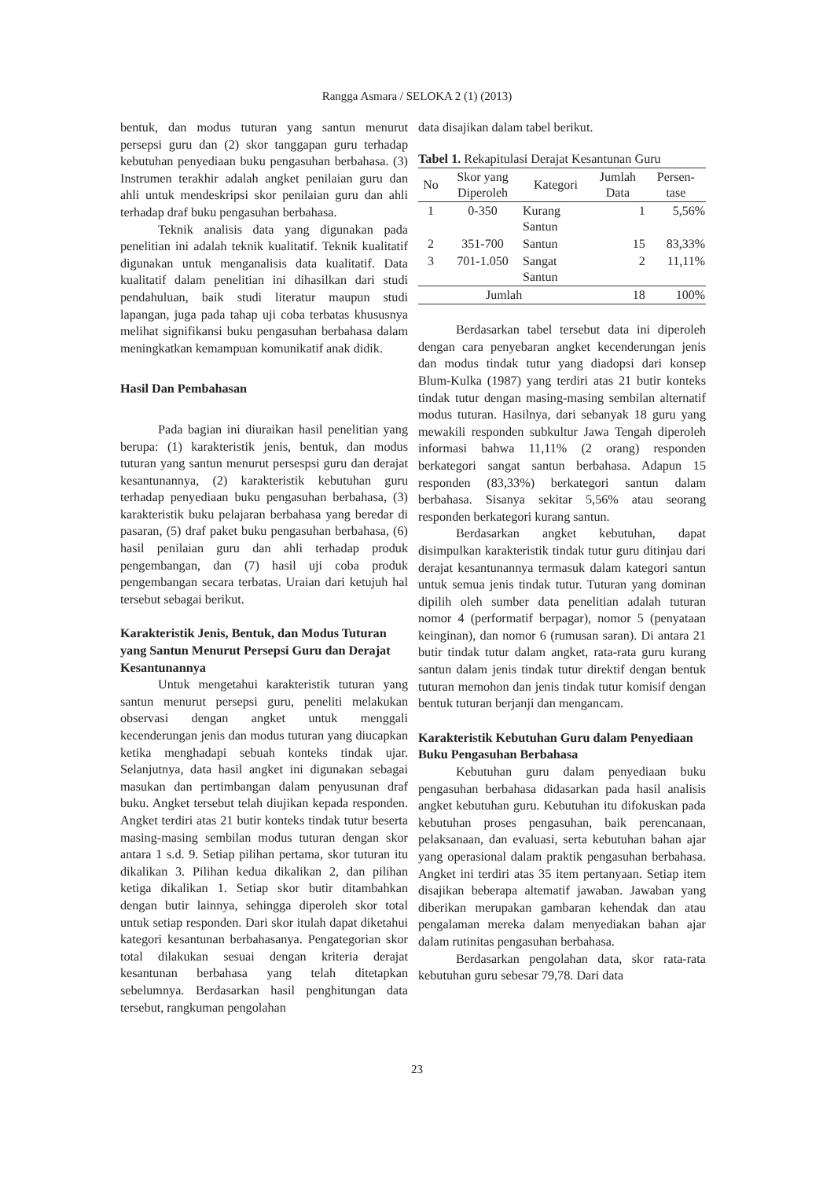Rangga Asmara / SELOKA 2 (1) (2013)
bentuk, dan modus tuturan yang santun menurut persepsi guru dan (2) skor tanggapan guru terhadap kebutuhan penyediaan buku pengasuhan berbahasa. (3) Instrumen terakhir adalah angket penilaian guru dan ahli untuk mendeskripsi skor penilaian guru dan ahli terhadap draf buku pengasuhan berbahasa.
Teknik analisis data yang digunakan pada penelitian ini adalah teknik kualitatif. Teknik kualitatif digunakan untuk menganalisis data kualitatif. Data kualitatif dalam penelitian ini dihasilkan dari studi pendahuluan, baik studi literatur maupun studi lapangan, juga pada tahap uji coba terbatas khususnya melihat signifikansi buku pengasuhan berbahasa dalam meningkatkan kemampuan komunikatif anak didik.
Hasil Dan Pembahasan
Pada bagian ini diuraikan hasil penelitian yang berupa: (1) karakteristik jenis, bentuk, dan modus tuturan yang santun menurut persespsi guru dan derajat kesantunannya, (2) karakteristik kebutuhan guru terhadap penyediaan buku pengasuhan berbahasa, (3) karakteristik buku pelajaran berbahasa yang beredar di pasaran, (5) draf paket buku pengasuhan berbahasa, (6) hasil penilaian guru dan ahli terhadap produk pengembangan, dan (7) hasil uji coba produk pengembangan secara terbatas. Uraian dari ketujuh hal tersebut sebagai berikut.
Karakteristik Jenis, Bentuk, dan Modus Tuturan yang Santun Menurut Persepsi Guru dan Derajat Kesantunannya
Untuk mengetahui karakteristik tuturan yang santun menurut persepsi guru, peneliti melakukan observasi dengan angket untuk menggali kecenderungan jenis dan modus tuturan yang diucapkan ketika menghadapi sebuah konteks tindak ujar. Selanjutnya, data hasil angket ini digunakan sebagai masukan dan pertimbangan dalam penyusunan draf buku. Angket tersebut telah diujikan kepada responden. Angket terdiri atas 21 butir konteks tindak tutur beserta masing-masing sembilan modus tuturan dengan skor antara 1 s.d. 9. Setiap pilihan pertama, skor tuturan itu dikalikan 3. Pilihan kedua dikalikan 2, dan pilihan ketiga dikalikan 1. Setiap skor butir ditambahkan dengan butir lainnya, sehingga diperoleh skor total untuk setiap responden. Dari skor itulah dapat diketahui kategori kesantunan berbahasanya. Pengategorian skor total dilakukan sesuai dengan kriteria derajat kesantunan berbahasa yang telah ditetapkan sebelumnya. Berdasarkan hasil penghitungan data tersebut, rangkuman pengolahan
data disajikan dalam tabel berikut.
Tabel 1. Rekapitulasi Derajat Kesantunan Guru
| No | Skor yang Diperoleh | Kategori | Jumlah Data | Persen- tase |
| --- | --- | --- | --- | --- |
| 1 | 0-350 | Kurang Santun | 1 | 5,56% |
| 2 | 351-700 | Santun | 15 | 83,33% |
| 3 | 701-1.050 | Sangat Santun | 2 | 11,11% |
| Jumlah | | | 18 | 100% |
Berdasarkan tabel tersebut data ini diperoleh dengan cara penyebaran angket kecenderungan jenis dan modus tindak tutur yang diadopsi dari konsep Blum-Kulka (1987) yang terdiri atas 21 butir konteks tindak tutur dengan masing-masing sembilan alternatif modus tuturan. Hasilnya, dari sebanyak 18 guru yang mewakili responden subkultur Jawa Tengah diperoleh informasi bahwa 11,11% (2 orang) responden berkategori sangat santun berbahasa. Adapun 15 responden (83,33%) berkategori santun dalam berbahasa. Sisanya sekitar 5,56% atau seorang responden berkategori kurang santun.
Berdasarkan angket kebutuhan, dapat disimpulkan karakteristik tindak tutur guru ditinjau dari derajat kesantunannya termasuk dalam kategori santun untuk semua jenis tindak tutur. Tuturan yang dominan dipilih oleh sumber data penelitian adalah tuturan nomor 4 (performatif berpagar), nomor 5 (penyataan keinginan), dan nomor 6 (rumusan saran). Di antara 21 butir tindak tutur dalam angket, rata-rata guru kurang santun dalam jenis tindak tutur direktif dengan bentuk tuturan memohon dan jenis tindak tutur komisif dengan bentuk tuturan berjanji dan mengancam.
Karakteristik Kebutuhan Guru dalam Penyediaan Buku Pengasuhan Berbahasa
Kebutuhan guru dalam penyediaan buku pengasuhan berbahasa didasarkan pada hasil analisis angket kebutuhan guru. Kebutuhan itu difokuskan pada kebutuhan proses pengasuhan, baik perencanaan, pelaksanaan, dan evaluasi, serta kebutuhan bahan ajar yang operasional dalam praktik pengasuhan berbahasa. Angket ini terdiri atas 35 item pertanyaan. Setiap item disajikan beberapa altematif jawaban. Jawaban yang diberikan merupakan gambaran kehendak dan atau pengalaman mereka dalam menyediakan bahan ajar dalam rutinitas pengasuhan berbahasa.
Berdasarkan pengolahan data, skor rata-rata kebutuhan guru sebesar 79,78. Dari data
23